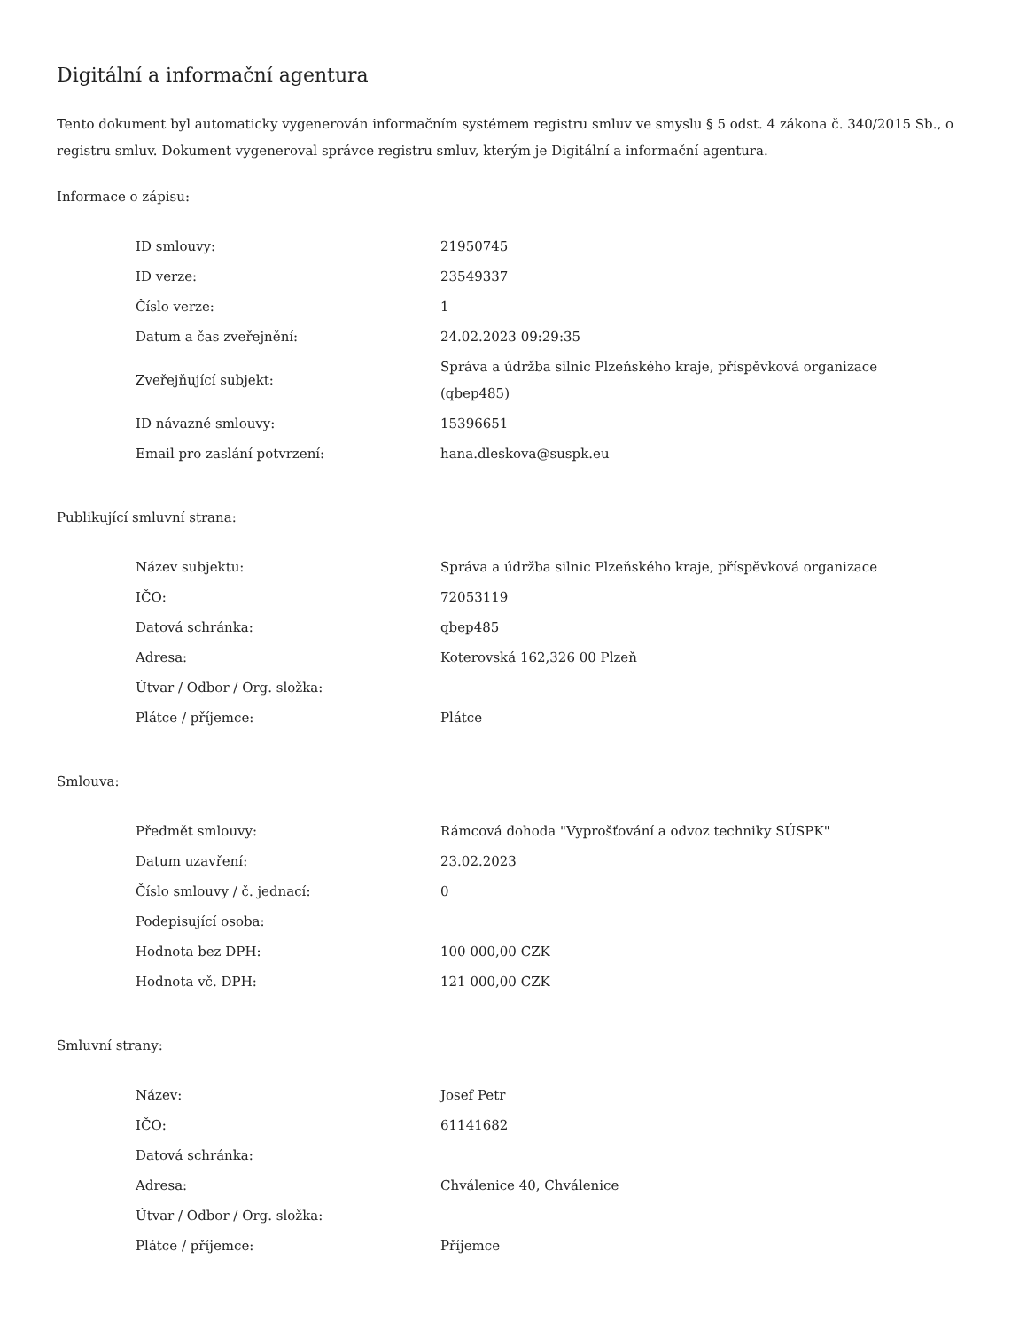Digitální a informační agentura
Tento dokument byl automaticky vygenerován informačním systémem registru smluv ve smyslu § 5 odst. 4 zákona č. 340/2015 Sb., o registru smluv. Dokument vygeneroval správce registru smluv, kterým je Digitální a informační agentura.
Informace o zápisu:
| ID smlouvy: | 21950745 |
| ID verze: | 23549337 |
| Číslo verze: | 1 |
| Datum a čas zveřejnění: | 24.02.2023 09:29:35 |
| Zveřejňující subjekt: | Správa a údržba silnic Plzeňského kraje, příspěvková organizace (qbep485) |
| ID návazné smlouvy: | 15396651 |
| Email pro zaslání potvrzení: | hana.dleskova@suspk.eu |
Publikující smluvní strana:
| Název subjektu: | Správa a údržba silnic Plzeňského kraje, příspěvková organizace |
| IČO: | 72053119 |
| Datová schránka: | qbep485 |
| Adresa: | Koterovská 162,326 00 Plzeň |
| Útvar / Odbor / Org. složka: | |
| Plátce / příjemce: | Plátce |
Smlouva:
| Předmět smlouvy: | Rámcová dohoda "Vyprošťování a odvoz techniky SÚSPK" |
| Datum uzavření: | 23.02.2023 |
| Číslo smlouvy / č. jednací: | 0 |
| Podepisující osoba: | |
| Hodnota bez DPH: | 100 000,00 CZK |
| Hodnota vč. DPH: | 121 000,00 CZK |
Smluvní strany:
| Název: | Josef Petr |
| IČO: | 61141682 |
| Datová schránka: | |
| Adresa: | Chválenice 40, Chválenice |
| Útvar / Odbor / Org. složka: | |
| Plátce / příjemce: | Příjemce |